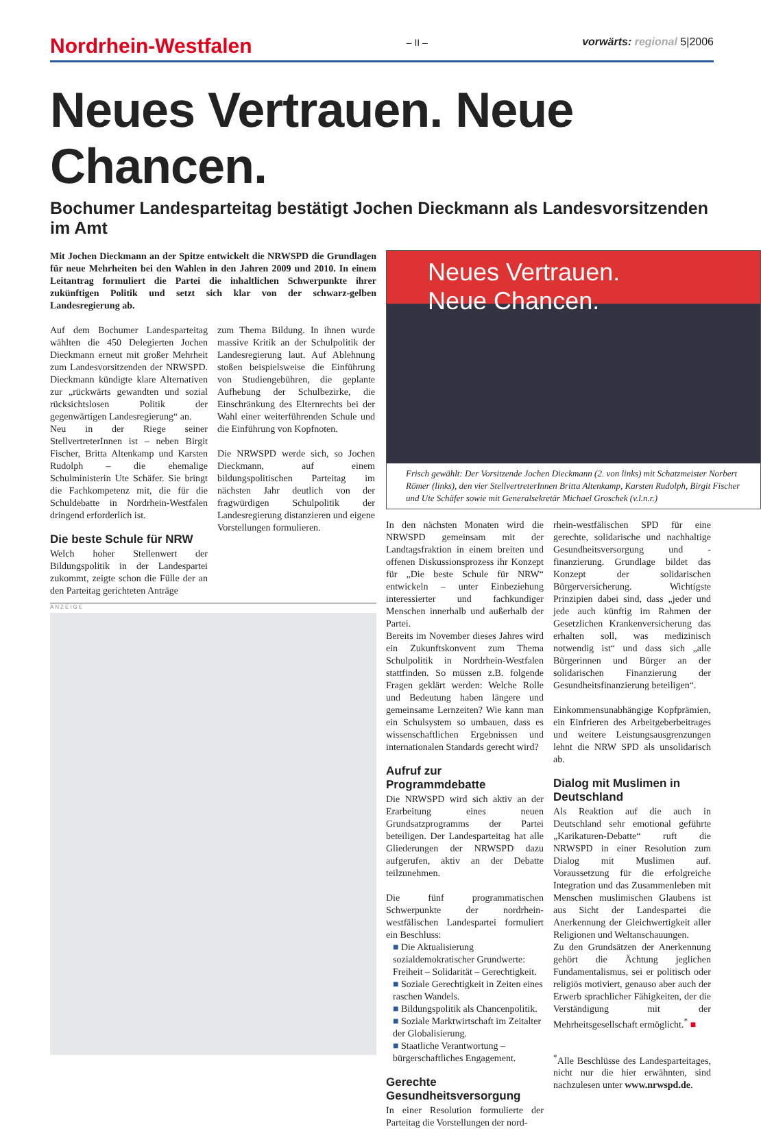Nordrhein-Westfalen – II – vorwärts: regional 5|2006
Neues Vertrauen. Neue Chancen.
Bochumer Landesparteitag bestätigt Jochen Dieckmann als Landesvorsitzenden im Amt
Mit Jochen Dieckmann an der Spitze entwickelt die NRWSPD die Grundlagen für neue Mehrheiten bei den Wahlen in den Jahren 2009 und 2010. In einem Leitantrag formuliert die Partei die inhaltlichen Schwerpunkte ihrer zukünftigen Politik und setzt sich klar von der schwarz-gelben Landesregierung ab.
Auf dem Bochumer Landesparteitag wählten die 450 Delegierten Jochen Dieckmann erneut mit großer Mehrheit zum Landesvorsitzenden der NRWSPD. Dieckmann kündigte klare Alternativen zur „rückwärts gewandten und sozial rücksichtslosen Politik der gegenwärtigen Landesregierung“ an.
Neu in der Riege seiner StellvertreterInnen ist – neben Birgit Fischer, Britta Altenkamp und Karsten Rudolph – die ehemalige Schulministerin Ute Schäfer. Sie bringt die Fachkompetenz mit, die für die Schuldebatte in Nordrhein-Westfalen dringend erforderlich ist.
Die beste Schule für NRW
Welch hoher Stellenwert der Bildungspolitik in der Landespartei zukommt, zeigte schon die Fülle der an den Parteitag gerichteten Anträge
zum Thema Bildung. In ihnen wurde massive Kritik an der Schulpolitik der Landesregierung laut. Auf Ablehnung stoßen beispielsweise die Einführung von Studiengebühren, die geplante Aufhebung der Schulbezirke, die Einschränkung des Elternrechts bei der Wahl einer weiterführenden Schule und die Einführung von Kopfnoten.
Die NRWSPD werde sich, so Jochen Dieckmann, auf einem bildungspolitischen Parteitag im nächsten Jahr deutlich von der fragwürdigen Schulpolitik der Landesregierung distanzieren und eigene Vorstellungen formulieren.
ANZEIGE
Neues Vertrauen.
Neue Chancen.
Frisch gewählt: Der Vorsitzende Jochen Dieckmann (2. von links) mit Schatzmeister Norbert Römer (links), den vier StellvertreterInnen Britta Altenkamp, Karsten Rudolph, Birgit Fischer und Ute Schäfer sowie mit Generalsekretär Michael Groschek (v.l.n.r.)
In den nächsten Monaten wird die NRWSPD gemeinsam mit der Landtagsfraktion in einem breiten und offenen Diskussionsprozess ihr Konzept für „Die beste Schule für NRW“ entwickeln – unter Einbeziehung interessierter und fachkundiger Menschen innerhalb und außerhalb der Partei.
Bereits im November dieses Jahres wird ein Zukunftskonvent zum Thema Schulpolitik in Nordrhein-Westfalen stattfinden. So müssen z.B. folgende Fragen geklärt werden: Welche Rolle und Bedeutung haben längere und gemeinsame Lernzeiten? Wie kann man ein Schulsystem so umbauen, dass es wissenschaftlichen Ergebnissen und internationalen Standards gerecht wird?
Aufruf zur Programmdebatte
Die NRWSPD wird sich aktiv an der Erarbeitung eines neuen Grundsatzprogramms der Partei beteiligen. Der Landesparteitag hat alle Gliederungen der NRWSPD dazu aufgerufen, aktiv an der Debatte teilzunehmen.
Die fünf programmatischen Schwerpunkte der nordrhein-westfälischen Landespartei formuliert ein Beschluss:
■ Die Aktualisierung sozialdemokratischer Grundwerte: Freiheit – Solidarität – Gerechtigkeit.
■ Soziale Gerechtigkeit in Zeiten eines raschen Wandels.
■ Bildungspolitik als Chancenpolitik.
■ Soziale Marktwirtschaft im Zeitalter der Globalisierung.
■ Staatliche Verantwortung – bürgerschaftliches Engagement.
Gerechte Gesundheitsversorgung
In einer Resolution formulierte der Parteitag die Vorstellungen der nord-
rhein-westfälischen SPD für eine gerechte, solidarische und nachhaltige Gesundheitsversorgung und -finanzierung. Grundlage bildet das Konzept der solidarischen Bürgerversicherung. Wichtigste Prinzipien dabei sind, dass „jeder und jede auch künftig im Rahmen der Gesetzlichen Krankenversicherung das erhalten soll, was medizinisch notwendig ist“ und dass sich „alle Bürgerinnen und Bürger an der solidarischen Finanzierung der Gesundheitsfinanzierung beteiligen“.
Einkommensunabhängige Kopfprämien, ein Einfrieren des Arbeitgeberbeitrages und weitere Leistungsausgrenzungen lehnt die NRW SPD als unsolidarisch ab.
Dialog mit Muslimen in Deutschland
Als Reaktion auf die auch in Deutschland sehr emotional geführte „Karikaturen-Debatte“ ruft die NRWSPD in einer Resolution zum Dialog mit Muslimen auf. Voraussetzung für die erfolgreiche Integration und das Zusammenleben mit Menschen muslimischen Glaubens ist aus Sicht der Landespartei die Anerkennung der Gleichwertigkeit aller Religionen und Weltanschauungen.
Zu den Grundsätzen der Anerkennung gehört die Ächtung jeglichen Fundamentalismus, sei er politisch oder religiös motiviert, genauso aber auch der Erwerb sprachlicher Fähigkeiten, der die Verständigung mit der Mehrheitsgesellschaft ermöglicht.<sup>*</sup> ■
<sup>*</sup> Alle Beschlüsse des Landesparteitages, nicht nur die hier erwähnten, sind nachzulesen unter www.nrwspd.de.